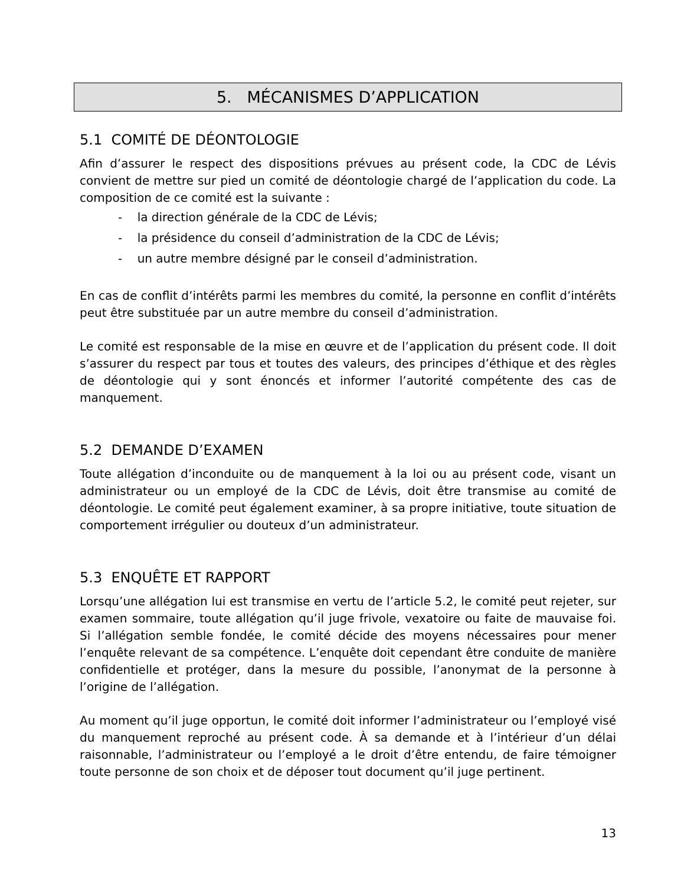5. MÉCANISMES D’APPLICATION
5.1 COMITÉ DE DÉONTOLOGIE
Afin d’assurer le respect des dispositions prévues au présent code, la CDC de Lévis convient de mettre sur pied un comité de déontologie chargé de l’application du code. La composition de ce comité est la suivante :
- la direction générale de la CDC de Lévis;
- la présidence du conseil d’administration de la CDC de Lévis;
- un autre membre désigné par le conseil d’administration.
En cas de conflit d’intérêts parmi les membres du comité, la personne en conflit d’intérêts peut être substituée par un autre membre du conseil d’administration.
Le comité est responsable de la mise en œuvre et de l’application du présent code. Il doit s’assurer du respect par tous et toutes des valeurs, des principes d’éthique et des règles de déontologie qui y sont énoncés et informer l’autorité compétente des cas de manquement.
5.2 DEMANDE D’EXAMEN
Toute allégation d’inconduite ou de manquement à la loi ou au présent code, visant un administrateur ou un employé de la CDC de Lévis, doit être transmise au comité de déontologie. Le comité peut également examiner, à sa propre initiative, toute situation de comportement irrégulier ou douteux d’un administrateur.
5.3 ENQUÊTE ET RAPPORT
Lorsqu’une allégation lui est transmise en vertu de l’article 5.2, le comité peut rejeter, sur examen sommaire, toute allégation qu’il juge frivole, vexatoire ou faite de mauvaise foi. Si l’allégation semble fondée, le comité décide des moyens nécessaires pour mener l’enquête relevant de sa compétence. L’enquête doit cependant être conduite de manière confidentielle et protéger, dans la mesure du possible, l’anonymat de la personne à l’origine de l’allégation.
Au moment qu’il juge opportun, le comité doit informer l’administrateur ou l’employé visé du manquement reproché au présent code. À sa demande et à l’intérieur d’un délai raisonnable, l’administrateur ou l’employé a le droit d’être entendu, de faire témoigner toute personne de son choix et de déposer tout document qu’il juge pertinent.
13